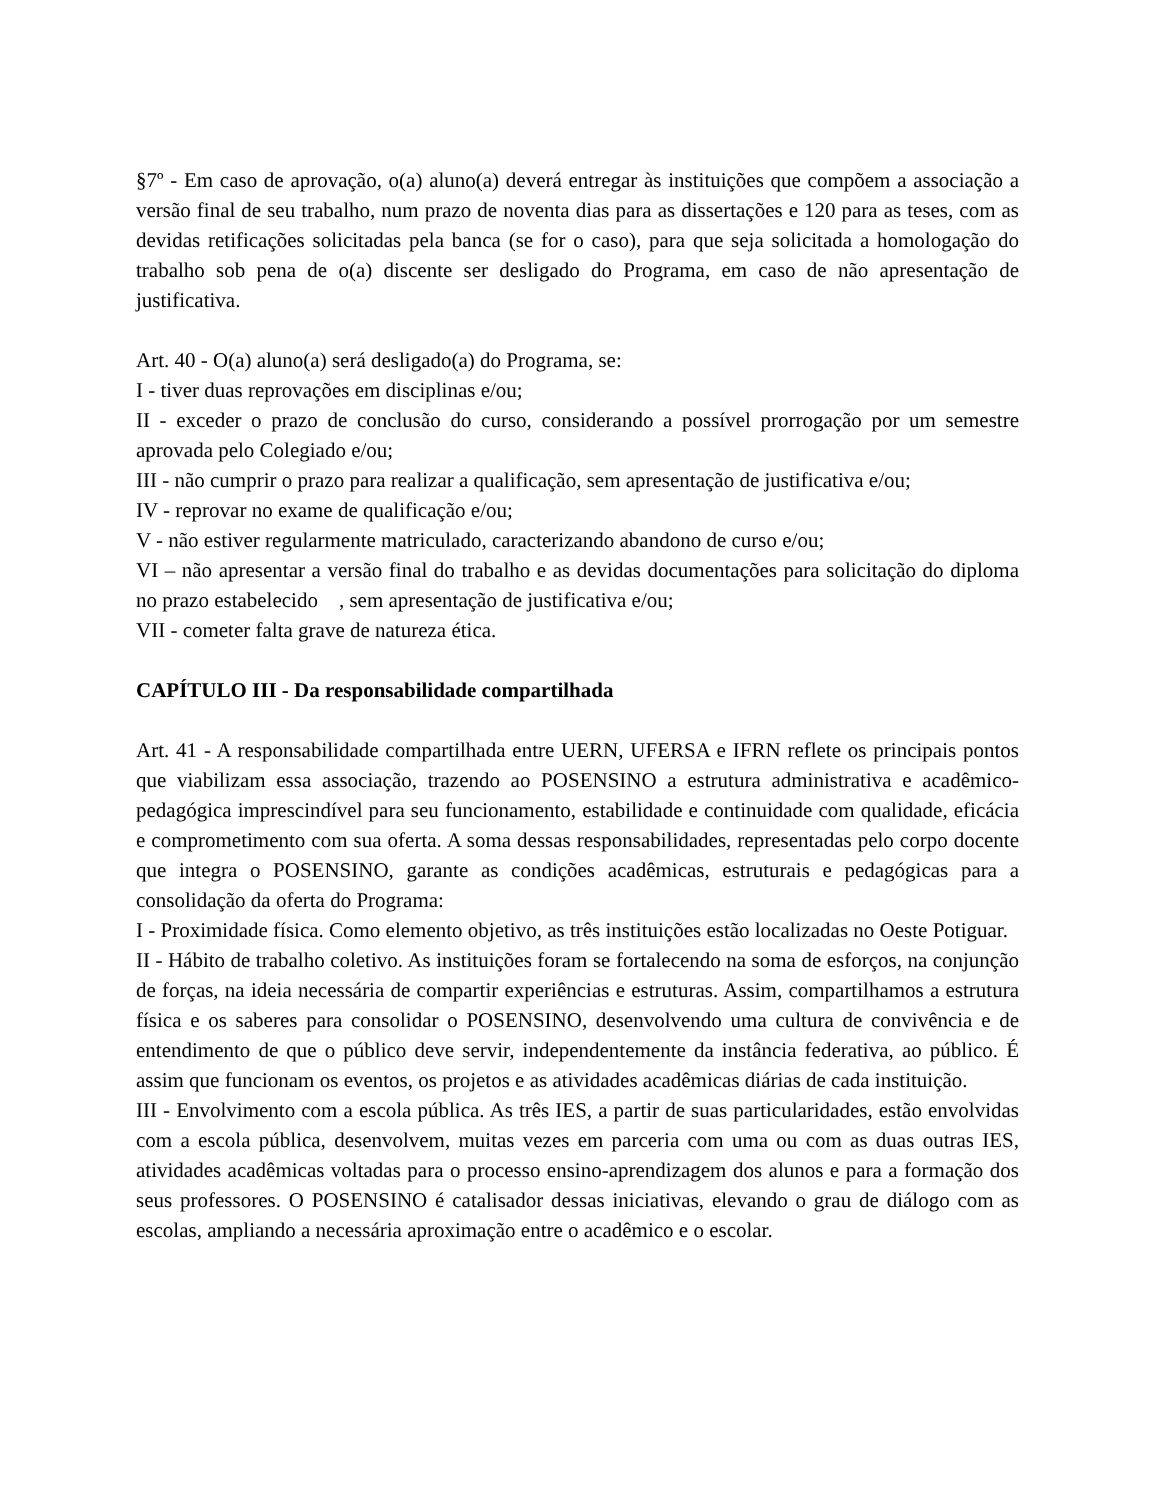§7º - Em caso de aprovação, o(a) aluno(a) deverá entregar às instituições que compõem a associação a versão final de seu trabalho, num prazo de noventa dias para as dissertações e 120 para as teses, com as devidas retificações solicitadas pela banca (se for o caso), para que seja solicitada a homologação do trabalho sob pena de o(a) discente ser desligado do Programa, em caso de não apresentação de justificativa.
Art. 40 - O(a) aluno(a) será desligado(a) do Programa, se:
I - tiver duas reprovações em disciplinas e/ou;
II - exceder o prazo de conclusão do curso, considerando a possível prorrogação por um semestre aprovada pelo Colegiado e/ou;
III - não cumprir o prazo para realizar a qualificação, sem apresentação de justificativa e/ou;
IV - reprovar no exame de qualificação e/ou;
V - não estiver regularmente matriculado, caracterizando abandono de curso e/ou;
VI – não apresentar a versão final do trabalho e as devidas documentações para solicitação do diploma no prazo estabelecido , sem apresentação de justificativa e/ou;
VII - cometer falta grave de natureza ética.
CAPÍTULO III - Da responsabilidade compartilhada
Art. 41 - A responsabilidade compartilhada entre UERN, UFERSA e IFRN reflete os principais pontos que viabilizam essa associação, trazendo ao POSENSINO a estrutura administrativa e acadêmico-pedagógica imprescindível para seu funcionamento, estabilidade e continuidade com qualidade, eficácia e comprometimento com sua oferta. A soma dessas responsabilidades, representadas pelo corpo docente que integra o POSENSINO, garante as condições acadêmicas, estruturais e pedagógicas para a consolidação da oferta do Programa:
I - Proximidade física. Como elemento objetivo, as três instituições estão localizadas no Oeste Potiguar.
II - Hábito de trabalho coletivo. As instituições foram se fortalecendo na soma de esforços, na conjunção de forças, na ideia necessária de compartir experiências e estruturas. Assim, compartilhamos a estrutura física e os saberes para consolidar o POSENSINO, desenvolvendo uma cultura de convivência e de entendimento de que o público deve servir, independentemente da instância federativa, ao público. É assim que funcionam os eventos, os projetos e as atividades acadêmicas diárias de cada instituição.
III - Envolvimento com a escola pública. As três IES, a partir de suas particularidades, estão envolvidas com a escola pública, desenvolvem, muitas vezes em parceria com uma ou com as duas outras IES, atividades acadêmicas voltadas para o processo ensino-aprendizagem dos alunos e para a formação dos seus professores. O POSENSINO é catalisador dessas iniciativas, elevando o grau de diálogo com as escolas, ampliando a necessária aproximação entre o acadêmico e o escolar.